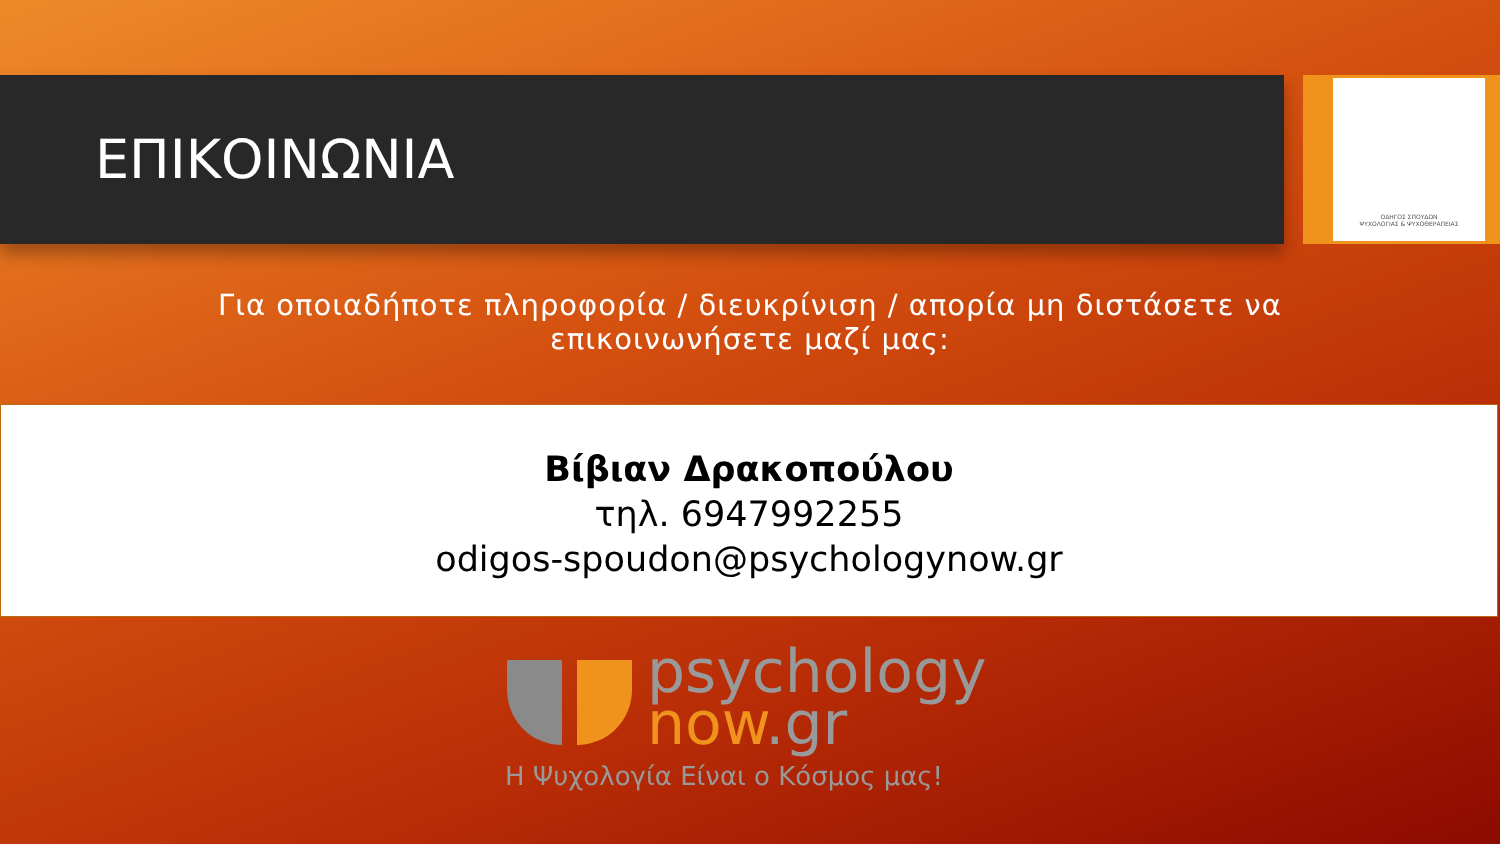ΟΔΗΓΟΣ ΣΠΟΥΔΩΝ
ΨΥΧΟΛΟΓΙΑΣ & ΨΥΧΟΘΕΡΑΠΕΙΑΣ
ΕΠΙΚΟΙΝΩΝΙΑ
Για οποιαδήποτε πληροφορία / διευκρίνιση / απορία μη διστάσετε να επικοινωνήσετε μαζί μας:
Βίβιαν Δρακοπούλου
τηλ. 6947992255
odigos-spoudon@psychologynow.gr
psychology
now.gr
Η Ψυχολογία Είναι ο Κόσμος μας!